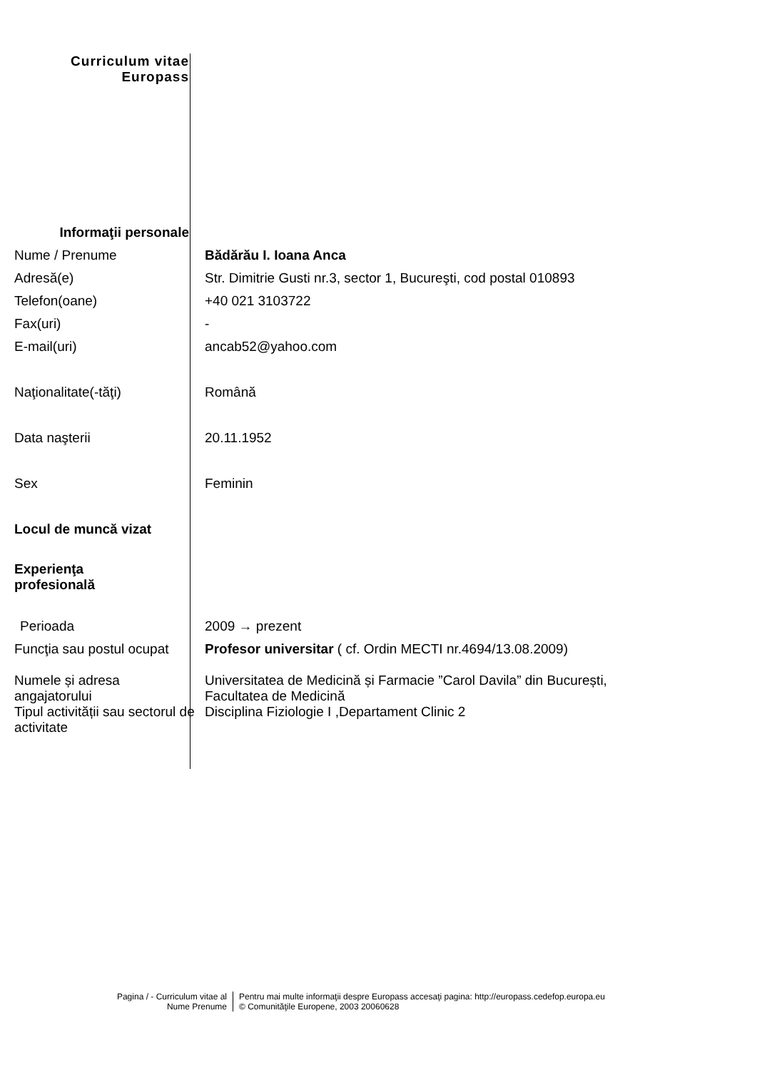| Curriculum vitae Europass | |
| Informaţii personale | |
| Nume / Prenume | Bădărău I. Ioana Anca |
| Adresă(e) | Str. Dimitrie Gusti nr.3, sector 1, Bucureşti, cod postal 010893 |
| Telefon(oane) | +40 021 3103722 |
| Fax(uri) | - |
| E-mail(uri) | ancab52@yahoo.com |
| Naţionalitate(-tăţi) | Română |
| Data naşterii | 20.11.1952 |
| Sex | Feminin |
| Locul de muncă vizat | |
| Experienţa profesională | |
| Perioada | 2009 → prezent |
| Funcţia sau postul ocupat | Profesor universitar ( cf. Ordin MECTI nr.4694/13.08.2009) |
| Numele și adresa angajatorului | Universitatea de Medicină și Farmacie ”Carol Davila” din București, Facultatea de Medicină |
| Tipul activității sau sectorul de activitate | Disciplina Fiziologie I ,Departament Clinic 2 |
Pagina / - Curriculum vitae al
Nume Prenume
Pentru mai multe informaţii despre Europass accesaţi pagina: http://europass.cedefop.europa.eu
© Comunităţile Europene, 2003 20060628